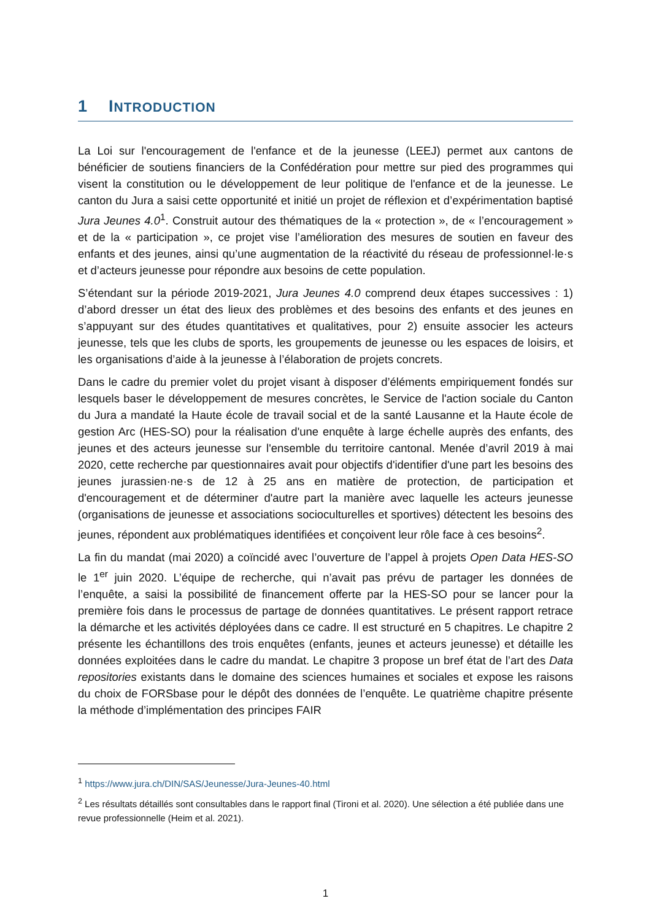1 INTRODUCTION
La Loi sur l'encouragement de l'enfance et de la jeunesse (LEEJ) permet aux cantons de bénéficier de soutiens financiers de la Confédération pour mettre sur pied des programmes qui visent la constitution ou le développement de leur politique de l'enfance et de la jeunesse. Le canton du Jura a saisi cette opportunité et initié un projet de réflexion et d’expérimentation baptisé Jura Jeunes 4.0<sup>1</sup>. Construit autour des thématiques de la « protection », de « l’encouragement » et de la « participation », ce projet vise l’amélioration des mesures de soutien en faveur des enfants et des jeunes, ainsi qu’une augmentation de la réactivité du réseau de professionnel·le·s et d’acteurs jeunesse pour répondre aux besoins de cette population.
S’étendant sur la période 2019-2021, Jura Jeunes 4.0 comprend deux étapes successives : 1) d’abord dresser un état des lieux des problèmes et des besoins des enfants et des jeunes en s’appuyant sur des études quantitatives et qualitatives, pour 2) ensuite associer les acteurs jeunesse, tels que les clubs de sports, les groupements de jeunesse ou les espaces de loisirs, et les organisations d’aide à la jeunesse à l’élaboration de projets concrets.
Dans le cadre du premier volet du projet visant à disposer d’éléments empiriquement fondés sur lesquels baser le développement de mesures concrètes, le Service de l'action sociale du Canton du Jura a mandaté la Haute école de travail social et de la santé Lausanne et la Haute école de gestion Arc (HES-SO) pour la réalisation d'une enquête à large échelle auprès des enfants, des jeunes et des acteurs jeunesse sur l'ensemble du territoire cantonal. Menée d’avril 2019 à mai 2020, cette recherche par questionnaires avait pour objectifs d'identifier d'une part les besoins des jeunes jurassien·ne·s de 12 à 25 ans en matière de protection, de participation et d'encouragement et de déterminer d'autre part la manière avec laquelle les acteurs jeunesse (organisations de jeunesse et associations socioculturelles et sportives) détectent les besoins des jeunes, répondent aux problématiques identifiées et conçoivent leur rôle face à ces besoins<sup>2</sup>.
La fin du mandat (mai 2020) a coïncidé avec l’ouverture de l’appel à projets Open Data HES-SO le 1<sup>er</sup> juin 2020. L’équipe de recherche, qui n’avait pas prévu de partager les données de l’enquête, a saisi la possibilité de financement offerte par la HES-SO pour se lancer pour la première fois dans le processus de partage de données quantitatives. Le présent rapport retrace la démarche et les activités déployées dans ce cadre. Il est structuré en 5 chapitres. Le chapitre 2 présente les échantillons des trois enquêtes (enfants, jeunes et acteurs jeunesse) et détaille les données exploitées dans le cadre du mandat. Le chapitre 3 propose un bref état de l’art des Data repositories existants dans le domaine des sciences humaines et sociales et expose les raisons du choix de FORSbase pour le dépôt des données de l’enquête. Le quatrième chapitre présente la méthode d’implémentation des principes FAIR
<sup>1</sup> https://www.jura.ch/DIN/SAS/Jeunesse/Jura-Jeunes-40.html
<sup>2</sup> Les résultats détaillés sont consultables dans le rapport final (Tironi et al. 2020). Une sélection a été publiée dans une revue professionnelle (Heim et al. 2021).
1